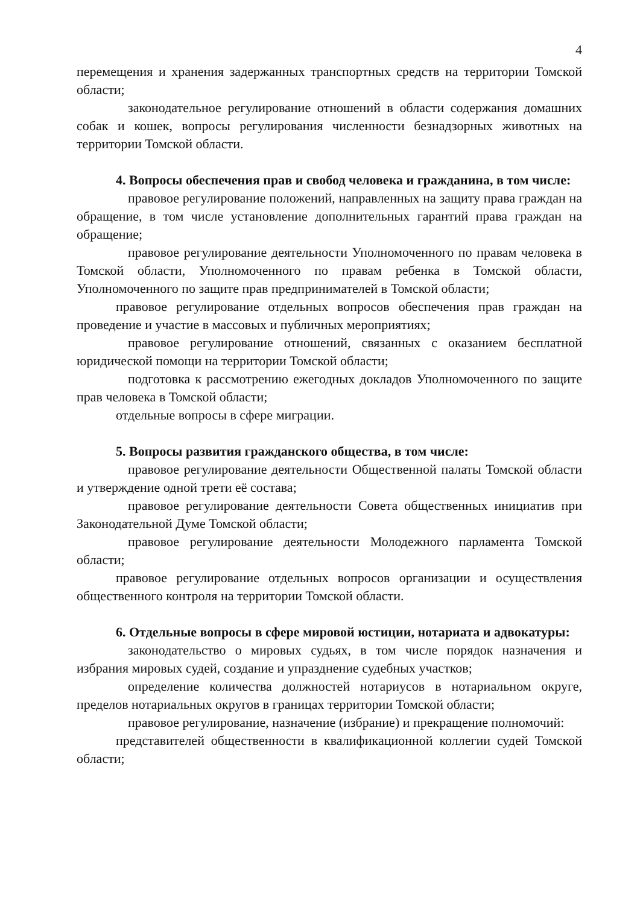4
перемещения и хранения задержанных транспортных средств на территории Томской области;
законодательное регулирование отношений в области содержания домашних собак и кошек, вопросы регулирования численности безнадзорных животных на территории Томской области.
4. Вопросы обеспечения прав и свобод человека и гражданина, в том числе:
правовое регулирование положений, направленных на защиту права граждан на обращение, в том числе установление дополнительных гарантий права граждан на обращение;
правовое регулирование деятельности Уполномоченного по правам человека в Томской области, Уполномоченного по правам ребенка в Томской области, Уполномоченного по защите прав предпринимателей в Томской области;
правовое регулирование отдельных вопросов обеспечения прав граждан на проведение и участие в массовых и публичных мероприятиях;
правовое регулирование отношений, связанных с оказанием бесплатной юридической помощи на территории Томской области;
подготовка к рассмотрению ежегодных докладов Уполномоченного по защите прав человека в Томской области;
отдельные вопросы в сфере миграции.
5. Вопросы развития гражданского общества, в том числе:
правовое регулирование деятельности Общественной палаты Томской области и утверждение одной трети её состава;
правовое регулирование деятельности Совета общественных инициатив при Законодательной Думе Томской области;
правовое регулирование деятельности Молодежного парламента Томской области;
правовое регулирование отдельных вопросов организации и осуществления общественного контроля на территории Томской области.
6. Отдельные вопросы в сфере мировой юстиции, нотариата и адвокатуры:
законодательство о мировых судьях, в том числе порядок назначения и избрания мировых судей, создание и упразднение судебных участков;
определение количества должностей нотариусов в нотариальном округе, пределов нотариальных округов в границах территории Томской области;
правовое регулирование, назначение (избрание) и прекращение полномочий:
представителей общественности в квалификационной коллегии судей Томской области;